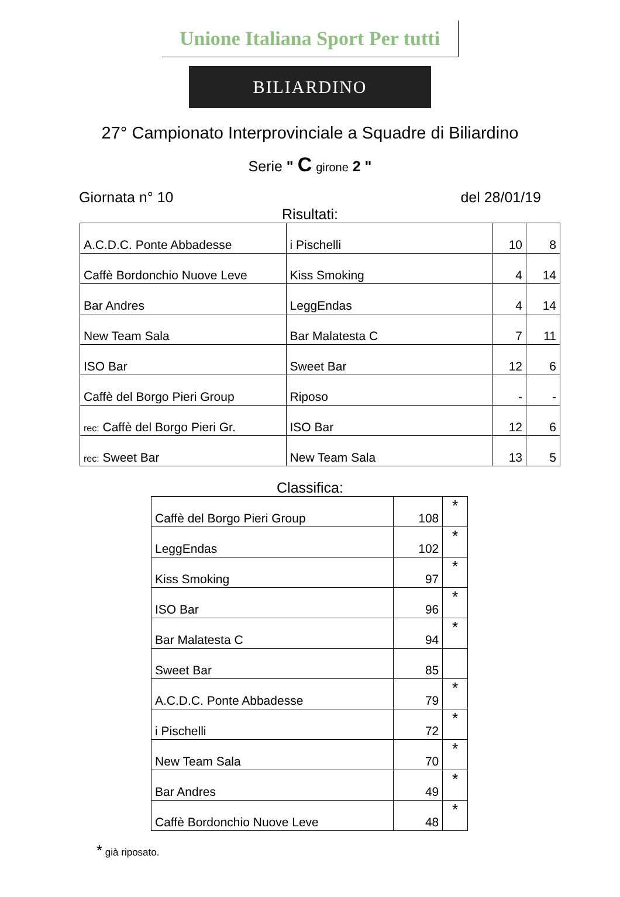Unione Italiana Sport Per tutti
BILIARDINO
27° Campionato Interprovinciale a Squadre di Biliardino
Serie " C girone 2 "
Giornata n° 10 del 28/01/19
Risultati:
| A.C.D.C. Ponte Abbadesse | i Pischelli | 10 | 8 |
| Caffè Bordonchio Nuove Leve | Kiss Smoking | 4 | 14 |
| Bar Andres | LeggEndas | 4 | 14 |
| New Team Sala | Bar Malatesta C | 7 | 11 |
| ISO Bar | Sweet Bar | 12 | 6 |
| Caffè del Borgo Pieri Group | Riposo | - | - |
| rec: Caffè del Borgo Pieri Gr. | ISO Bar | 12 | 6 |
| rec: Sweet Bar | New Team Sala | 13 | 5 |
Classifica:
| Caffè del Borgo Pieri Group | 108 | * |
| LeggEndas | 102 | * |
| Kiss Smoking | 97 | * |
| ISO Bar | 96 | * |
| Bar Malatesta C | 94 | * |
| Sweet Bar | 85 | |
| A.C.D.C. Ponte Abbadesse | 79 | * |
| i Pischelli | 72 | * |
| New Team Sala | 70 | * |
| Bar Andres | 49 | * |
| Caffè Bordonchio Nuove Leve | 48 | * |
* già riposato.